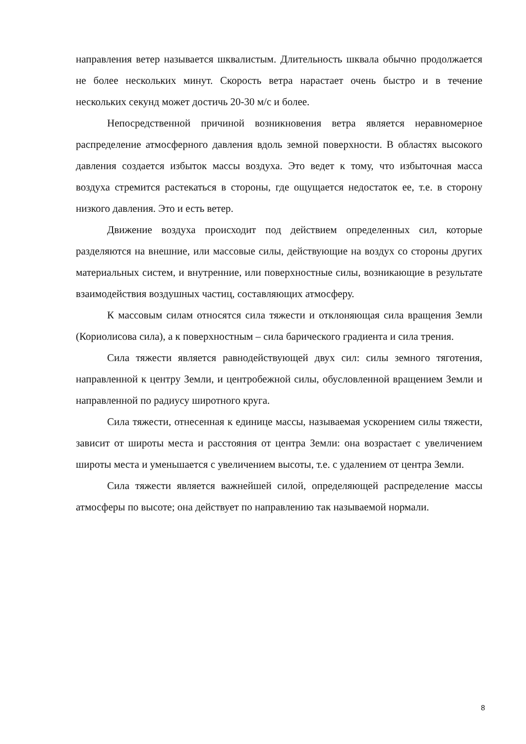направления ветер называется шквалистым. Длительность шквала обычно продолжается не более нескольких минут. Скорость ветра нарастает очень быстро и в течение нескольких секунд может достичь 20-30 м/с и более.
Непосредственной причиной возникновения ветра является неравномерное распределение атмосферного давления вдоль земной поверхности. В областях высокого давления создается избыток массы воздуха. Это ведет к тому, что избыточная масса воздуха стремится растекаться в стороны, где ощущается недостаток ее, т.е. в сторону низкого давления. Это и есть ветер.
Движение воздуха происходит под действием определенных сил, которые разделяются на внешние, или массовые силы, действующие на воздух со стороны других материальных систем, и внутренние, или поверхностные силы, возникающие в результате взаимодействия воздушных частиц, составляющих атмосферу.
К массовым силам относятся сила тяжести и отклоняющая сила вращения Земли (Кориолисова сила), а к поверхностным – сила барического градиента и сила трения.
Сила тяжести является равнодействующей двух сил: силы земного тяготения, направленной к центру Земли, и центробежной силы, обусловленной вращением Земли и направленной по радиусу широтного круга.
Сила тяжести, отнесенная к единице массы, называемая ускорением силы тяжести, зависит от широты места и расстояния от центра Земли: она возрастает с увеличением широты места и уменьшается с увеличением высоты, т.е. с удалением от центра Земли.
Сила тяжести является важнейшей силой, определяющей распределение массы атмосферы по высоте; она действует по направлению так называемой нормали.
8